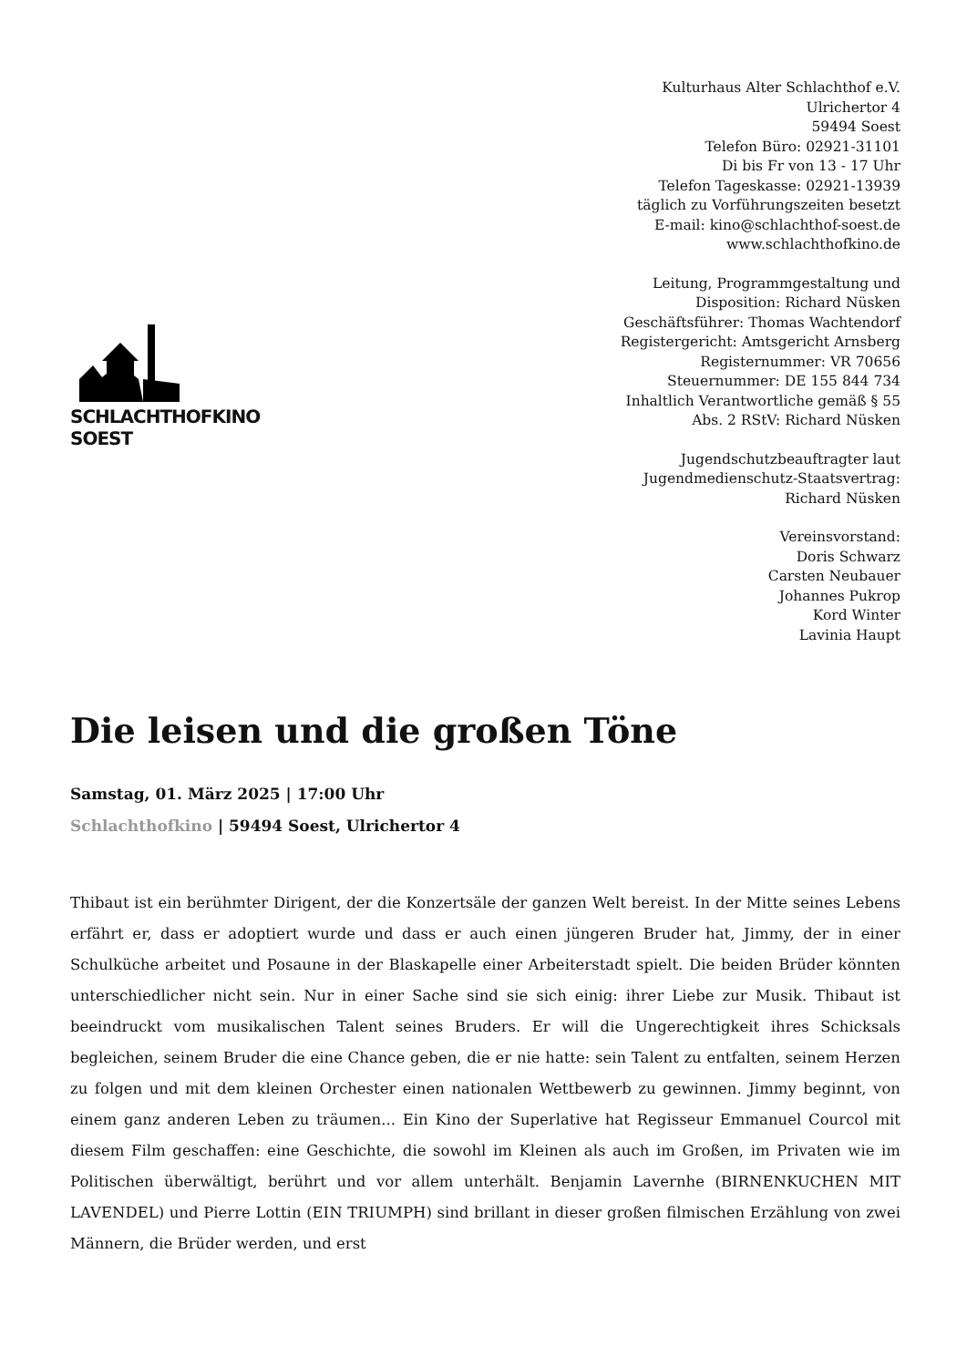SCHLACHTHOFKINO SOEST
Kulturhaus Alter Schlachthof e.V.
Ulrichertor 4
59494 Soest
Telefon Büro: 02921-31101
Di bis Fr von 13 - 17 Uhr
Telefon Tageskasse: 02921-13939
täglich zu Vorführungszeiten besetzt
E-mail: kino@schlachthof-soest.de
www.schlachthofkino.de
Leitung, Programmgestaltung und Disposition: Richard Nüsken
Geschäftsführer: Thomas Wachtendorf
Registergericht: Amtsgericht Arnsberg
Registernummer: VR 70656
Steuernummer: DE 155 844 734
Inhaltlich Verantwortliche gemäß § 55 Abs. 2 RStV: Richard Nüsken
Jugendschutzbeauftragter laut Jugendmedienschutz-Staatsvertrag: Richard Nüsken
Vereinsvorstand:
Doris Schwarz
Carsten Neubauer
Johannes Pukrop
Kord Winter
Lavinia Haupt
Die leisen und die großen Töne
Samstag, 01. März 2025 | 17:00 Uhr
Schlachthofkino | 59494 Soest, Ulrichertor 4
Thibaut ist ein berühmter Dirigent, der die Konzertsäle der ganzen Welt bereist. In der Mitte seines Lebens erfährt er, dass er adoptiert wurde und dass er auch einen jüngeren Bruder hat, Jimmy, der in einer Schulküche arbeitet und Posaune in der Blaskapelle einer Arbeiterstadt spielt. Die beiden Brüder könnten unterschiedlicher nicht sein. Nur in einer Sache sind sie sich einig: ihrer Liebe zur Musik. Thibaut ist beeindruckt vom musikalischen Talent seines Bruders. Er will die Ungerechtigkeit ihres Schicksals begleichen, seinem Bruder die eine Chance geben, die er nie hatte: sein Talent zu entfalten, seinem Herzen zu folgen und mit dem kleinen Orchester einen nationalen Wettbewerb zu gewinnen. Jimmy beginnt, von einem ganz anderen Leben zu träumen... Ein Kino der Superlative hat Regisseur Emmanuel Courcol mit diesem Film geschaffen: eine Geschichte, die sowohl im Kleinen als auch im Großen, im Privaten wie im Politischen überwältigt, berührt und vor allem unterhält. Benjamin Lavernhe (BIRNENKUCHEN MIT LAVENDEL) und Pierre Lottin (EIN TRIUMPH) sind brillant in dieser großen filmischen Erzählung von zwei Männern, die Brüder werden, und erst